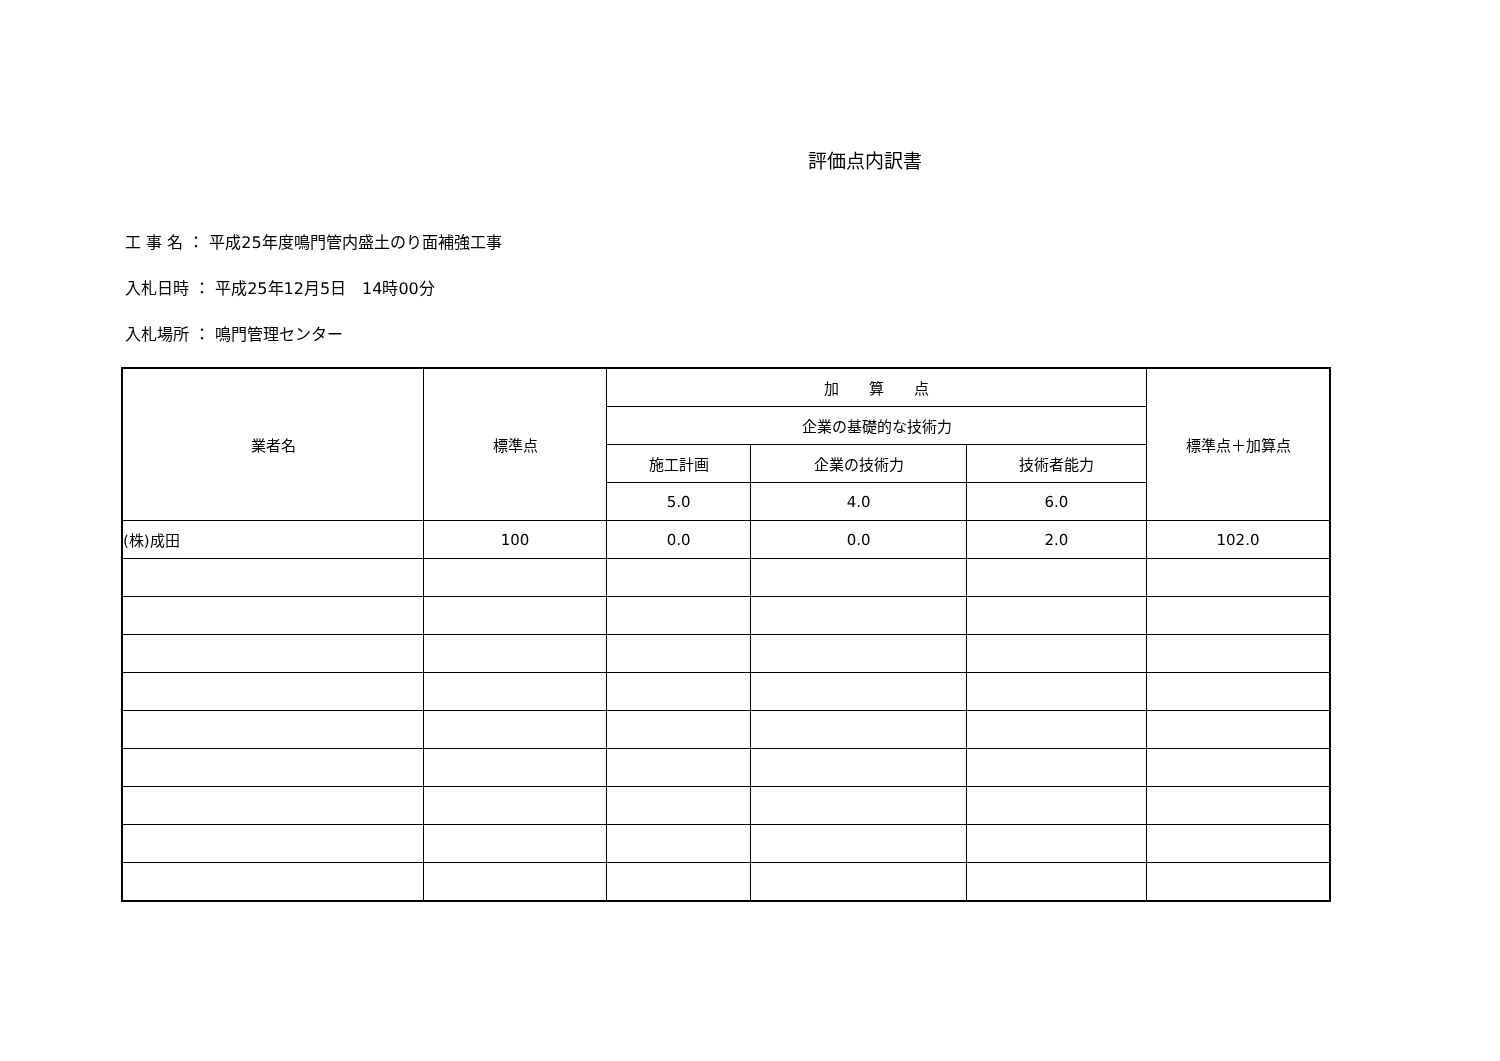評価点内訳書
工 事 名 ： 平成25年度鳴門管内盛土のり面補強工事
入札日時 ： 平成25年12月5日　14時00分
入札場所 ： 鳴門管理センター
| 業者名 | 標準点 | 加 算 点 | | | 標準点＋加算点 |
| --- | --- | --- | --- | --- | --- |
| | | 企業の基礎的な技術力 | | | |
| | | 施工計画 | 企業の技術力 | 技術者能力 | |
| | | 5.0 | 4.0 | 6.0 | |
| (株)成田 | 100 | 0.0 | 0.0 | 2.0 | 102.0 |